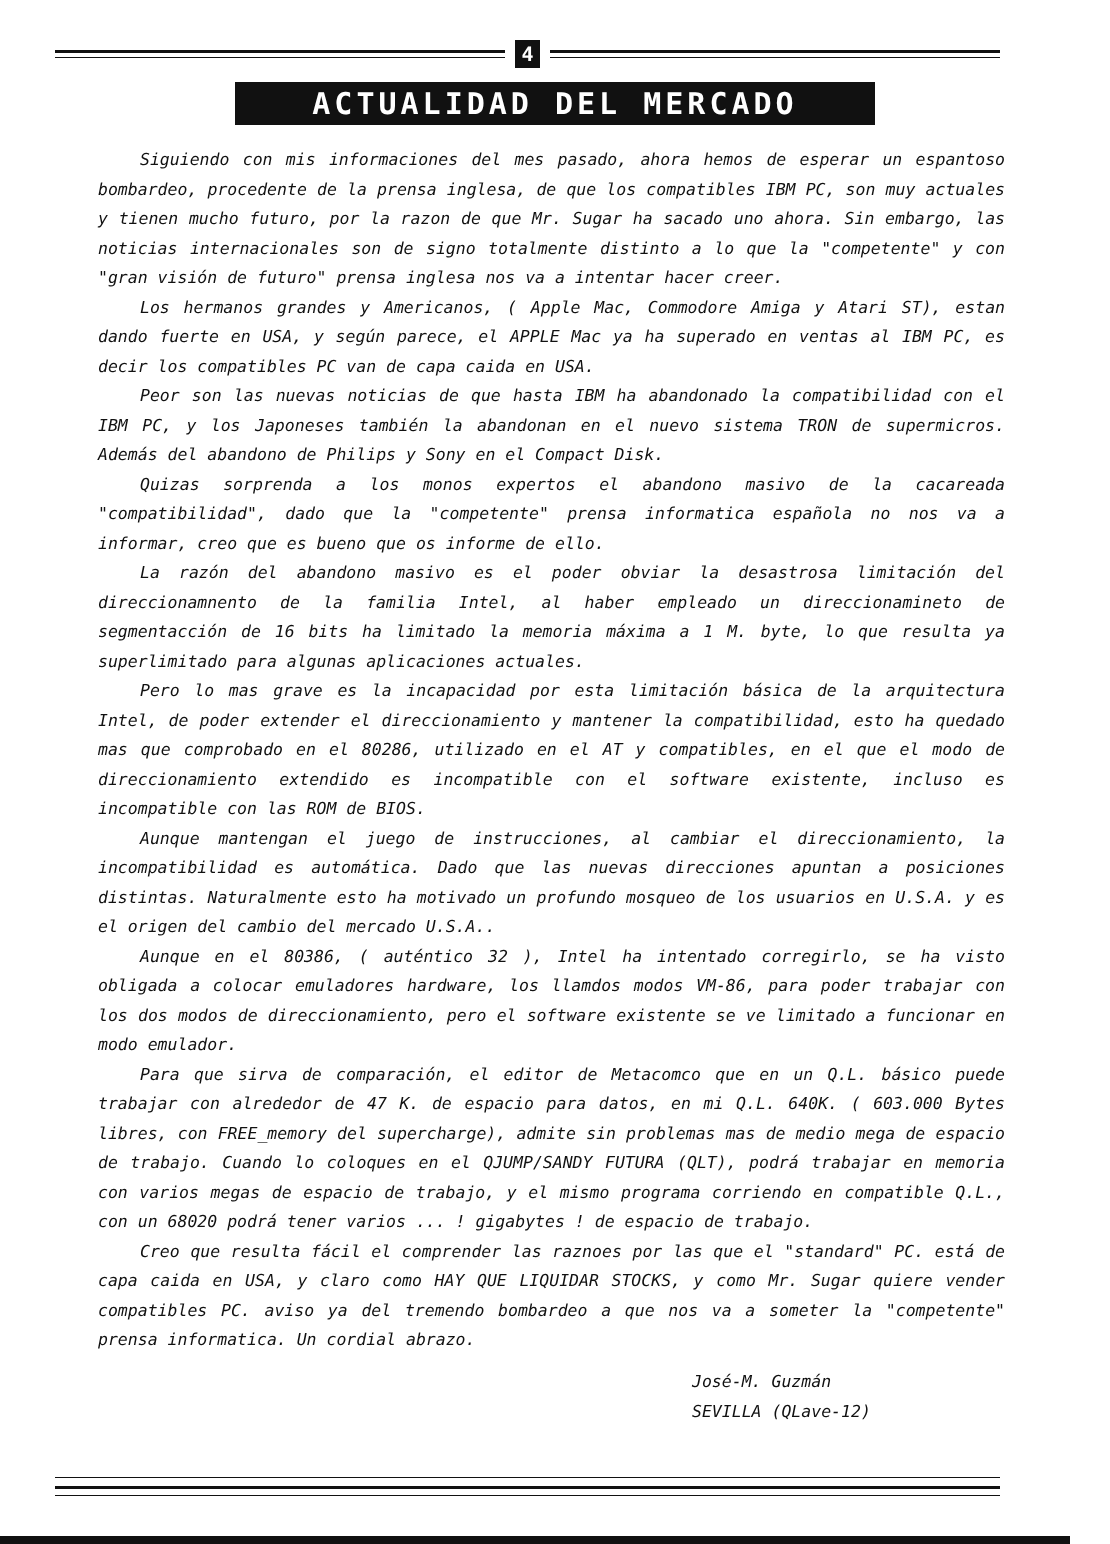4
ACTUALIDAD DEL MERCADO
Siguiendo con mis informaciones del mes pasado, ahora hemos de esperar un espantoso bombardeo, procedente de la prensa inglesa, de que los compatibles IBM PC, son muy actuales y tienen mucho futuro, por la razon de que Mr. Sugar ha sacado uno ahora. Sin embargo, las noticias internacionales son de signo totalmente distinto a lo que la "competente" y con "gran visión de futuro" prensa inglesa nos va a intentar hacer creer.
Los hermanos grandes y Americanos, ( Apple Mac, Commodore Amiga y Atari ST), estan dando fuerte en USA, y según parece, el APPLE Mac ya ha superado en ventas al IBM PC, es decir los compatibles PC van de capa caida en USA.
Peor son las nuevas noticias de que hasta IBM ha abandonado la compatibilidad con el IBM PC, y los Japoneses también la abandonan en el nuevo sistema TRON de supermicros. Además del abandono de Philips y Sony en el Compact Disk.
Quizas sorprenda a los monos expertos el abandono masivo de la cacareada "compatibilidad", dado que la "competente" prensa informatica española no nos va a informar, creo que es bueno que os informe de ello.
La razón del abandono masivo es el poder obviar la desastrosa limitación del direccionamnento de la familia Intel, al haber empleado un direccionamineto de segmentacción de 16 bits ha limitado la memoria máxima a 1 M. byte, lo que resulta ya superlimitado para algunas aplicaciones actuales.
Pero lo mas grave es la incapacidad por esta limitación básica de la arquitectura Intel, de poder extender el direccionamiento y mantener la compatibilidad, esto ha quedado mas que comprobado en el 80286, utilizado en el AT y compatibles, en el que el modo de direccionamiento extendido es incompatible con el software existente, incluso es incompatible con las ROM de BIOS.
Aunque mantengan el juego de instrucciones, al cambiar el direccionamiento, la incompatibilidad es automática. Dado que las nuevas direcciones apuntan a posiciones distintas. Naturalmente esto ha motivado un profundo mosqueo de los usuarios en U.S.A. y es el origen del cambio del mercado U.S.A..
Aunque en el 80386, ( auténtico 32 ), Intel ha intentado corregirlo, se ha visto obligada a colocar emuladores hardware, los llamdos modos VM-86, para poder trabajar con los dos modos de direccionamiento, pero el software existente se ve limitado a funcionar en modo emulador.
Para que sirva de comparación, el editor de Metacomco que en un Q.L. básico puede trabajar con alrededor de 47 K. de espacio para datos, en mi Q.L. 640K. ( 603.000 Bytes libres, con FREE_memory del supercharge), admite sin problemas mas de medio mega de espacio de trabajo. Cuando lo coloques en el QJUMP/SANDY FUTURA (QLT), podrá trabajar en memoria con varios megas de espacio de trabajo, y el mismo programa corriendo en compatible Q.L., con un 68020 podrá tener varios ... ! gigabytes ! de espacio de trabajo.
Creo que resulta fácil el comprender las raznoes por las que el "standard" PC. está de capa caida en USA, y claro como HAY QUE LIQUIDAR STOCKS, y como Mr. Sugar quiere vender compatibles PC. aviso ya del tremendo bombardeo a que nos va a someter la "competente" prensa informatica. Un cordial abrazo.
José-M. Guzmán
SEVILLA (QLave-12)